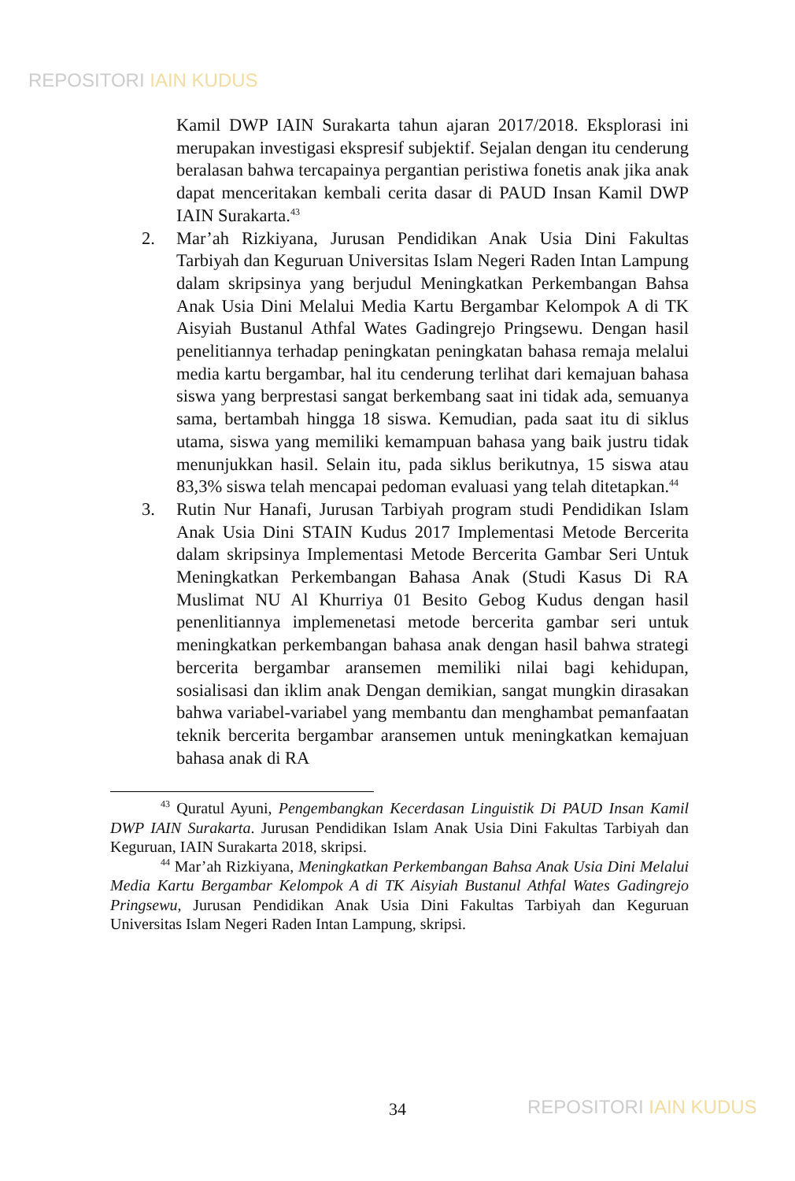REPOSITORI IAIN KUDUS
Kamil DWP IAIN Surakarta tahun ajaran 2017/2018. Eksplorasi ini merupakan investigasi ekspresif subjektif. Sejalan dengan itu cenderung beralasan bahwa tercapainya pergantian peristiwa fonetis anak jika anak dapat menceritakan kembali cerita dasar di PAUD Insan Kamil DWP IAIN Surakarta.<sup>43</sup>
2. Mar’ah Rizkiyana, Jurusan Pendidikan Anak Usia Dini Fakultas Tarbiyah dan Keguruan Universitas Islam Negeri Raden Intan Lampung dalam skripsinya yang berjudul Meningkatkan Perkembangan Bahsa Anak Usia Dini Melalui Media Kartu Bergambar Kelompok A di TK Aisyiah Bustanul Athfal Wates Gadingrejo Pringsewu. Dengan hasil penelitiannya terhadap peningkatan peningkatan bahasa remaja melalui media kartu bergambar, hal itu cenderung terlihat dari kemajuan bahasa siswa yang berprestasi sangat berkembang saat ini tidak ada, semuanya sama, bertambah hingga 18 siswa. Kemudian, pada saat itu di siklus utama, siswa yang memiliki kemampuan bahasa yang baik justru tidak menunjukkan hasil. Selain itu, pada siklus berikutnya, 15 siswa atau 83,3% siswa telah mencapai pedoman evaluasi yang telah ditetapkan.<sup>44</sup>
3. Rutin Nur Hanafi, Jurusan Tarbiyah program studi Pendidikan Islam Anak Usia Dini STAIN Kudus 2017 Implementasi Metode Bercerita dalam skripsinya Implementasi Metode Bercerita Gambar Seri Untuk Meningkatkan Perkembangan Bahasa Anak (Studi Kasus Di RA Muslimat NU Al Khurriya 01 Besito Gebog Kudus dengan hasil penenlitiannya implemenetasi metode bercerita gambar seri untuk meningkatkan perkembangan bahasa anak dengan hasil bahwa strategi bercerita bergambar aransemen memiliki nilai bagi kehidupan, sosialisasi dan iklim anak Dengan demikian, sangat mungkin dirasakan bahwa variabel-variabel yang membantu dan menghambat pemanfaatan teknik bercerita bergambar aransemen untuk meningkatkan kemajuan bahasa anak di RA
<sup>43</sup> Quratul Ayuni, Pengembangkan Kecerdasan Linguistik Di PAUD Insan Kamil DWP IAIN Surakarta. Jurusan Pendidikan Islam Anak Usia Dini Fakultas Tarbiyah dan Keguruan, IAIN Surakarta 2018, skripsi.
<sup>44</sup> Mar’ah Rizkiyana, Meningkatkan Perkembangan Bahsa Anak Usia Dini Melalui Media Kartu Bergambar Kelompok A di TK Aisyiah Bustanul Athfal Wates Gadingrejo Pringsewu, Jurusan Pendidikan Anak Usia Dini Fakultas Tarbiyah dan Keguruan Universitas Islam Negeri Raden Intan Lampung, skripsi.
34 REPOSITORI IAIN KUDUS